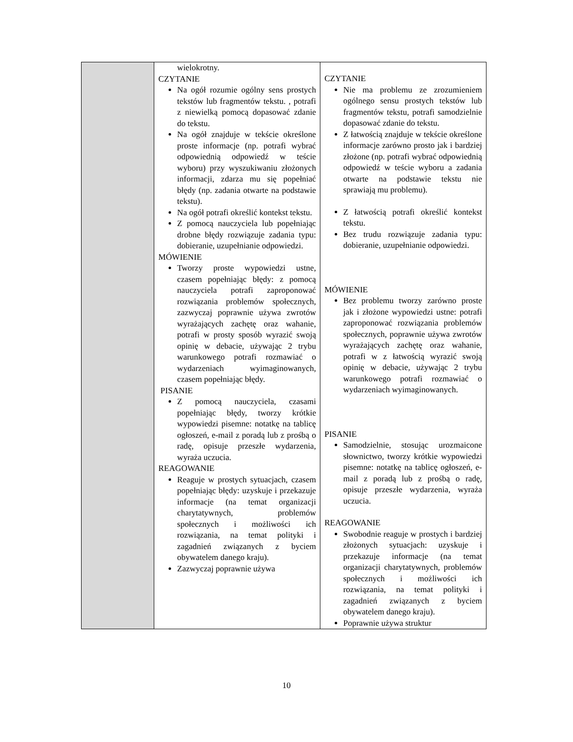| | wielokrotny. CZYTANIE Na ogół rozumie ogólny sens prostych tekstów lub fragmentów tekstu. , potrafi z niewielką pomocą dopasować zdanie do tekstu. Na ogół znajduje w tekście określone proste informacje (np. potrafi wybrać odpowiednią odpowiedź w teście wyboru) przy wyszukiwaniu złożonych informacji, zdarza mu się popełniać błędy (np. zadania otwarte na podstawie tekstu). Na ogół potrafi określić kontekst tekstu. Z pomocą nauczyciela lub popełniając drobne błędy rozwiązuje zadania typu: dobieranie, uzupełnianie odpowiedzi. MÓWIENIE Tworzy proste wypowiedzi ustne, czasem popełniając błędy: z pomocą nauczyciela potrafi zaproponować rozwiązania problemów społecznych, zazwyczaj poprawnie używa zwrotów wyrażających zachętę oraz wahanie, potrafi w prosty sposób wyrazić swoją opinię w debacie, używając 2 trybu warunkowego potrafi rozmawiać o wydarzeniach wyimaginowanych, czasem popełniając błędy. PISANIE Z pomocą nauczyciela, czasami popełniając błędy, tworzy krótkie wypowiedzi pisemne: notatkę na tablicę ogłoszeń, e-mail z poradą lub z prośbą o radę, opisuje przeszłe wydarzenia, wyraża uczucia. REAGOWANIE Reaguje w prostych sytuacjach, czasem popełniając błędy: uzyskuje i przekazuje informacje (na temat organizacji charytatywnych, problemów społecznych i możliwości ich rozwiązania, na temat polityki i zagadnień związanych z byciem obywatelem danego kraju). Zazwyczaj poprawnie używa | CZYTANIE Nie ma problemu ze zrozumieniem ogólnego sensu prostych tekstów lub fragmentów tekstu, potrafi samodzielnie dopasować zdanie do tekstu. Z łatwością znajduje w tekście określone informacje zarówno prosto jak i bardziej złożone (np. potrafi wybrać odpowiednią odpowiedź w teście wyboru a zadania otwarte na podstawie tekstu nie sprawiają mu problemu). Z łatwością potrafi określić kontekst tekstu. Bez trudu rozwiązuje zadania typu: dobieranie, uzupełnianie odpowiedzi. MÓWIENIE Bez problemu tworzy zarówno proste jak i złożone wypowiedzi ustne: potrafi zaproponować rozwiązania problemów społecznych, poprawnie używa zwrotów wyrażających zachętę oraz wahanie, potrafi w z łatwością wyrazić swoją opinię w debacie, używając 2 trybu warunkowego potrafi rozmawiać o wydarzeniach wyimaginowanych. PISANIE Samodzielnie, stosując urozmaicone słownictwo, tworzy krótkie wypowiedzi pisemne: notatkę na tablicę ogłoszeń, e-mail z poradą lub z prośbą o radę, opisuje przeszłe wydarzenia, wyraża uczucia. REAGOWANIE Swobodnie reaguje w prostych i bardziej złożonych sytuacjach: uzyskuje i przekazuje informacje (na temat organizacji charytatywnych, problemów społecznych i możliwości ich rozwiązania, na temat polityki i zagadnień związanych z byciem obywatelem danego kraju). Poprawnie używa struktur |
10